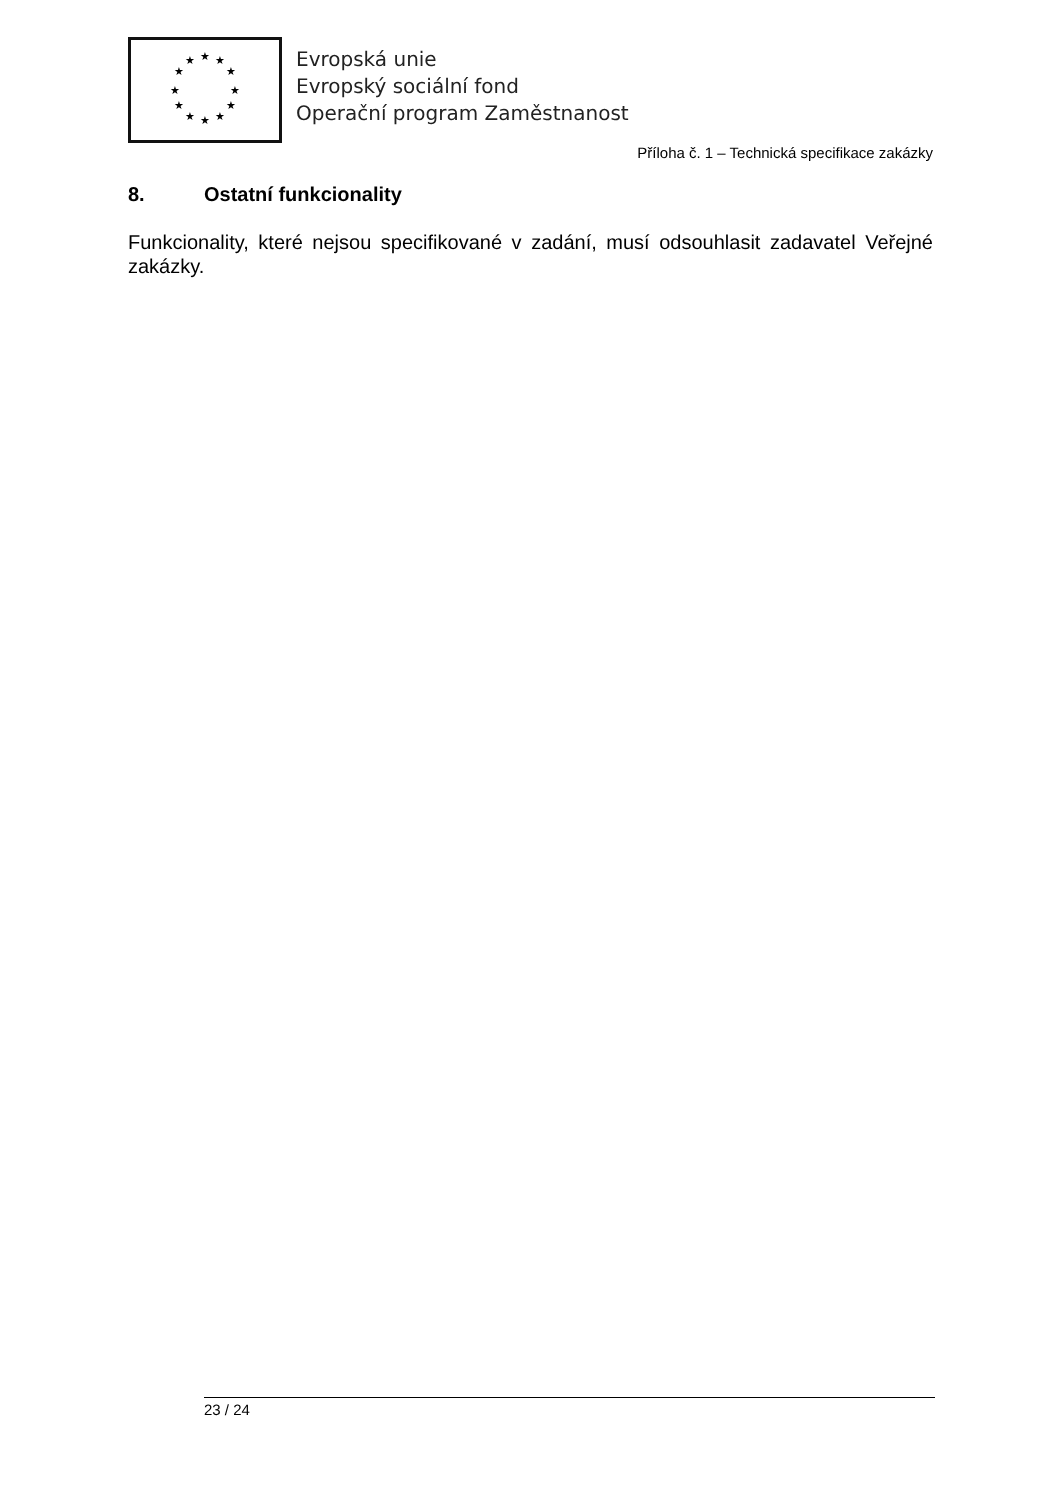★
★
★
★
★
★
★
★
★
★
★
★
Evropská unie
Evropský sociální fond
Operační program Zaměstnanost
Příloha č. 1 – Technická specifikace zakázky
8. Ostatní funkcionality
Funkcionality, které nejsou specifikované v zadání, musí odsouhlasit zadavatel Veřejné zakázky.
23 / 24